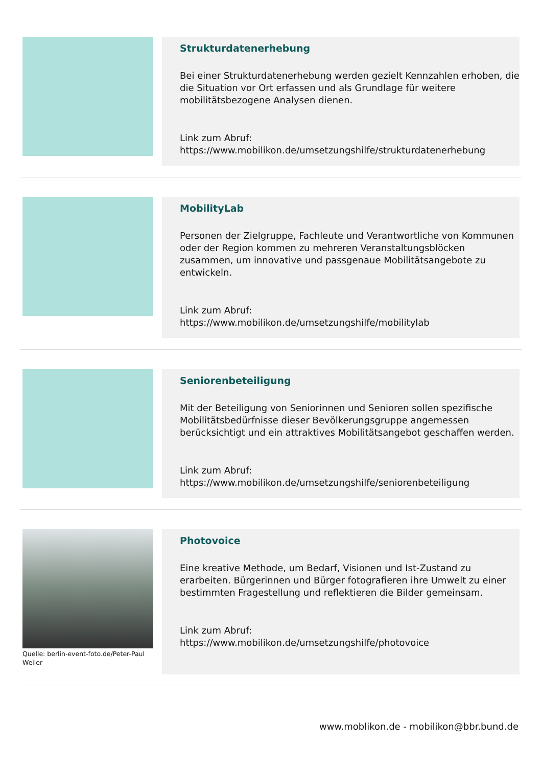Strukturdatenerhebung
Bei einer Strukturdatenerhebung werden gezielt Kennzahlen erhoben, die die Situation vor Ort erfassen und als Grundlage für weitere mobilitätsbezogene Analysen dienen.
Link zum Abruf:
https://www.mobilikon.de/umsetzungshilfe/strukturdatenerhebung
MobilityLab
Personen der Zielgruppe, Fachleute und Verantwortliche von Kommunen oder der Region kommen zu mehreren Veranstaltungsblöcken zusammen, um innovative und passgenaue Mobilitätsangebote zu entwickeln.
Link zum Abruf:
https://www.mobilikon.de/umsetzungshilfe/mobilitylab
Seniorenbeteiligung
Mit der Beteiligung von Seniorinnen und Senioren sollen spezifische Mobilitätsbedürfnisse dieser Bevölkerungsgruppe angemessen berücksichtigt und ein attraktives Mobilitätsangebot geschaffen werden.
Link zum Abruf:
https://www.mobilikon.de/umsetzungshilfe/seniorenbeteiligung
Quelle: berlin-event-foto.de/Peter-Paul Weiler
Photovoice
Eine kreative Methode, um Bedarf, Visionen und Ist-Zustand zu erarbeiten. Bürgerinnen und Bürger fotografieren ihre Umwelt zu einer bestimmten Fragestellung und reflektieren die Bilder gemeinsam.
Link zum Abruf:
https://www.mobilikon.de/umsetzungshilfe/photovoice
www.moblikon.de - mobilikon@bbr.bund.de